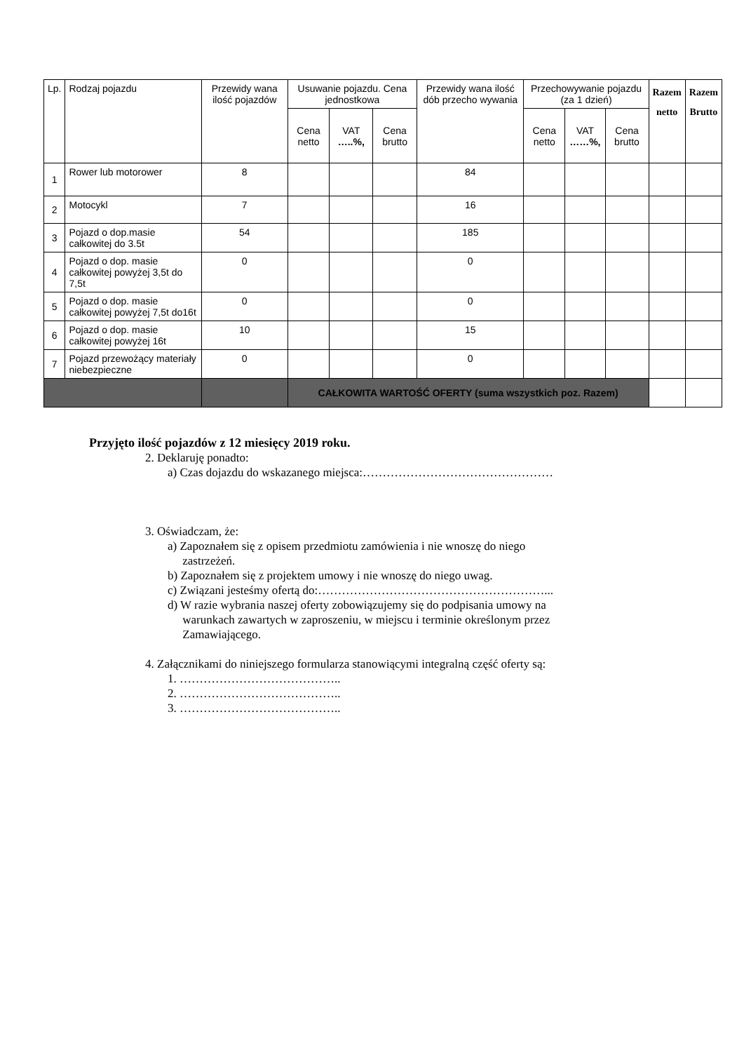| Lp. | Rodzaj pojazdu | Przewidy wana ilość pojazdów | Usuwanie pojazdu. Cena jednostkowa | | | Przewidy wana ilość dób przecho wywania | Przechowywanie pojazdu (za 1 dzień) | | | Razem netto | Razem Brutto |
| --- | --- | --- | --- | --- | --- | --- | --- | --- | --- | --- | --- |
| | | | Cena netto | VAT …..%, | Cena brutto | | Cena netto | VAT ……%, | Cena brutto | | |
| 1 | Rower lub motorower | 8 | | | | 84 | | | | | |
| 2 | Motocykl | 7 | | | | 16 | | | | | |
| 3 | Pojazd o dop.masie całkowitej do 3.5t | 54 | | | | 185 | | | | | |
| 4 | Pojazd o dop. masie całkowitej powyżej 3,5t do 7,5t | 0 | | | | 0 | | | | | |
| 5 | Pojazd o dop. masie całkowitej powyżej 7,5t do16t | 0 | | | | 0 | | | | | |
| 6 | Pojazd o dop. masie całkowitej powyżej 16t | 10 | | | | 15 | | | | | |
| 7 | Pojazd przewożący materiały niebezpieczne | 0 | | | | 0 | | | | | |
| | | | CAŁKOWITA WARTOŚĆ OFERTY (suma wszystkich poz. Razem) | | | | | | | | |
Przyjęto ilość pojazdów z 12 miesięcy 2019 roku.
2. Deklaruję ponadto:
a) Czas dojazdu do wskazanego miejsca:…………………………………………
3. Oświadczam, że:
a) Zapoznałem się z opisem przedmiotu zamówienia i nie wnoszę do niego
zastrzeżeń.
b) Zapoznałem się z projektem umowy i nie wnoszę do niego uwag.
c) Związani jesteśmy ofertą do:…………………………………………………...
d) W razie wybrania naszej oferty zobowiązujemy się do podpisania umowy na
warunkach zawartych w zaproszeniu, w miejscu i terminie określonym przez
Zamawiającego.
4. Załącznikami do niniejszego formularza stanowiącymi integralną część oferty są:
1. …………………………………..
2. …………………………………..
3. …………………………………..